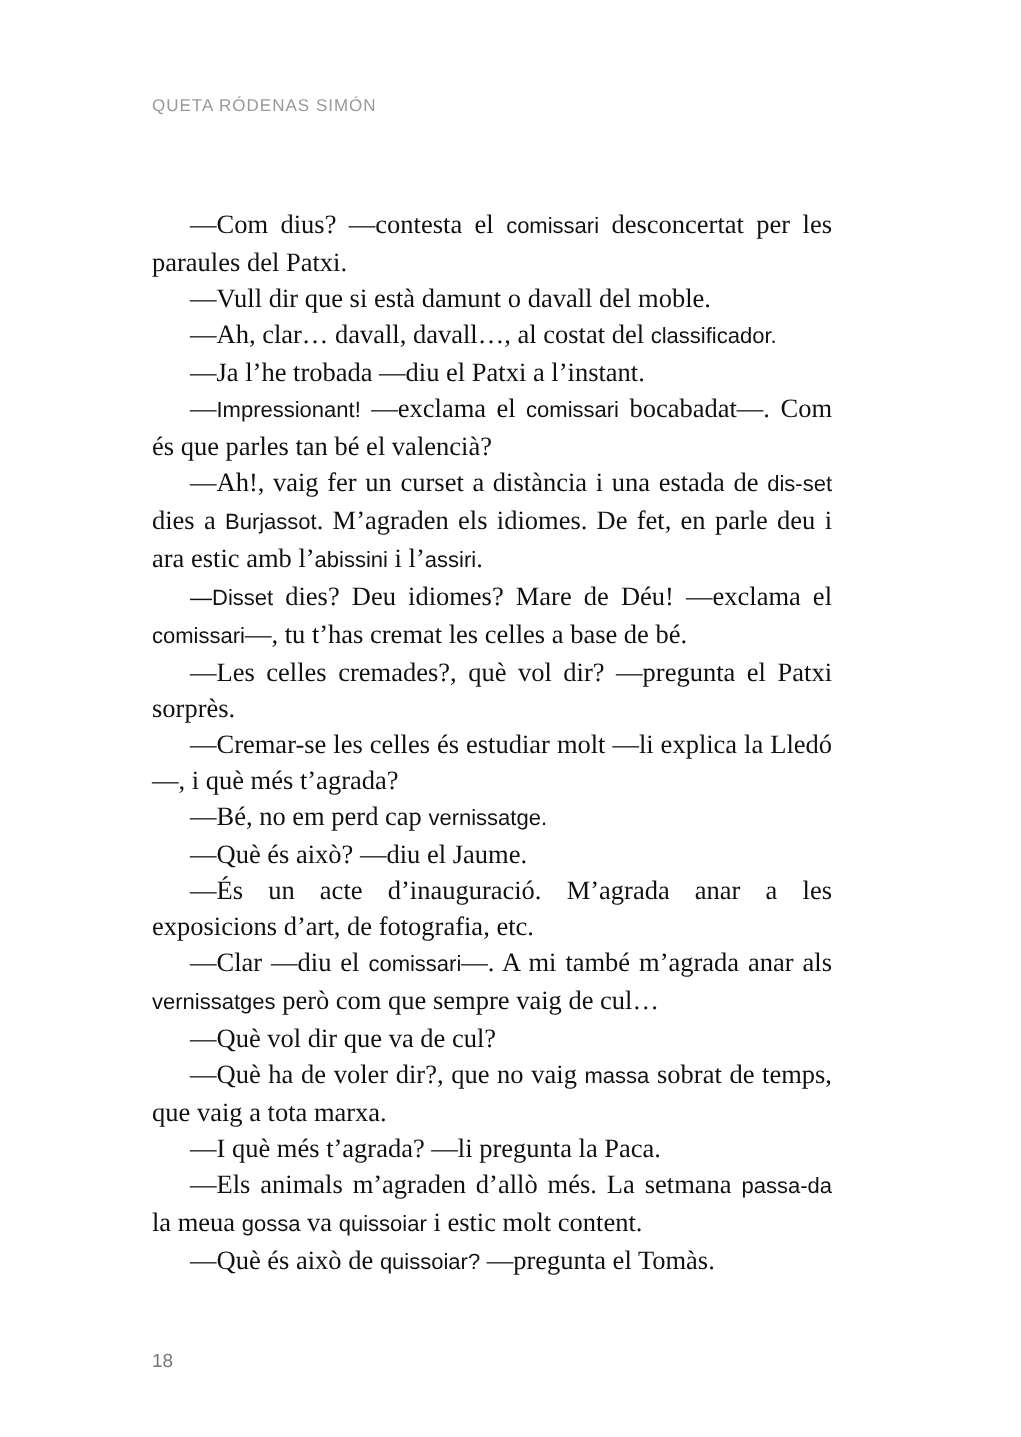QUETA RÓDENAS SIMÓN
—Com dius? —contesta el comissari desconcertat per les paraules del Patxi.
—Vull dir que si està damunt o davall del moble.
—Ah, clar… davall, davall…, al costat del classificador.
—Ja l’he trobada —diu el Patxi a l’instant.
—Impressionant! —exclama el comissari bocabadat—. Com és que parles tan bé el valencià?
—Ah!, vaig fer un curset a distància i una estada de dis-set dies a Burjassot. M’agraden els idiomes. De fet, en parle deu i ara estic amb l’abissini i l’assiri.
—Disset dies? Deu idiomes? Mare de Déu! —exclama el comissari—, tu t’has cremat les celles a base de bé.
—Les celles cremades?, què vol dir? —pregunta el Patxi sorprès.
—Cremar-se les celles és estudiar molt —li explica la Lledó—, i què més t’agrada?
—Bé, no em perd cap vernissatge.
—Què és això? —diu el Jaume.
—És un acte d’inauguració. M’agrada anar a les exposicions d’art, de fotografia, etc.
—Clar —diu el comissari—. A mi també m’agrada anar als vernissatges però com que sempre vaig de cul…
—Què vol dir que va de cul?
—Què ha de voler dir?, que no vaig massa sobrat de temps, que vaig a tota marxa.
—I què més t’agrada? —li pregunta la Paca.
—Els animals m’agraden d’allò més. La setmana passa-da la meua gossa va quissoiar i estic molt content.
—Què és això de quissoiar? —pregunta el Tomàs.
18